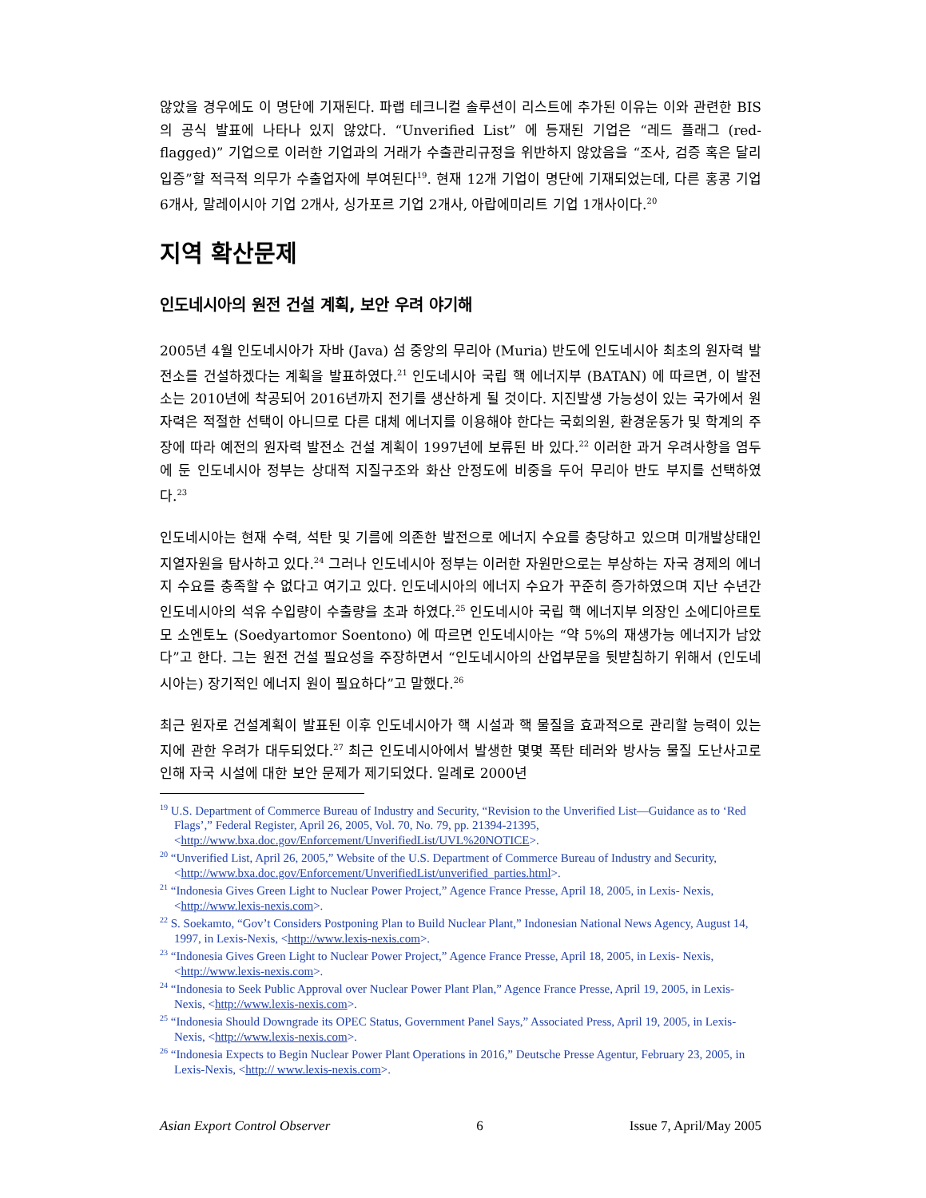않았을 경우에도 이 명단에 기재된다. 파랩 테크니컬 솔루션이 리스트에 추가된 이유는 이와 관련한 BIS의 공식 발표에 나타나 있지 않았다. “Unverified List” 에 등재된 기업은 “레드 플래그 (red-flagged)” 기업으로 이러한 기업과의 거래가 수출관리규정을 위반하지 않았음을 “조사, 검증 혹은 달리 입증”할 적극적 의무가 수출업자에 부여된다<sup>19</sup>. 현재 12개 기업이 명단에 기재되었는데, 다른 홍콩 기업 6개사, 말레이시아 기업 2개사, 싱가포르 기업 2개사, 아랍에미리트 기업 1개사이다.<sup>20</sup>
지역 확산문제
인도네시아의 원전 건설 계획, 보안 우려 야기해
2005년 4월 인도네시아가 자바 (Java) 섬 중앙의 무리아 (Muria) 반도에 인도네시아 최초의 원자력 발전소를 건설하겠다는 계획을 발표하였다.<sup>21</sup> 인도네시아 국립 핵 에너지부 (BATAN) 에 따르면, 이 발전소는 2010년에 착공되어 2016년까지 전기를 생산하게 될 것이다. 지진발생 가능성이 있는 국가에서 원자력은 적절한 선택이 아니므로 다른 대체 에너지를 이용해야 한다는 국회의원, 환경운동가 및 학계의 주장에 따라 예전의 원자력 발전소 건설 계획이 1997년에 보류된 바 있다.<sup>22</sup> 이러한 과거 우려사항을 염두에 둔 인도네시아 정부는 상대적 지질구조와 화산 안정도에 비중을 두어 무리아 반도 부지를 선택하였다.<sup>23</sup>
인도네시아는 현재 수력, 석탄 및 기름에 의존한 발전으로 에너지 수요를 충당하고 있으며 미개발상태인 지열자원을 탐사하고 있다.<sup>24</sup> 그러나 인도네시아 정부는 이러한 자원만으로는 부상하는 자국 경제의 에너지 수요를 충족할 수 없다고 여기고 있다. 인도네시아의 에너지 수요가 꾸준히 증가하였으며 지난 수년간 인도네시아의 석유 수입량이 수출량을 초과 하였다.<sup>25</sup> 인도네시아 국립 핵 에너지부 의장인 소에디아르토모 소엔토노 (Soedyartomor Soentono) 에 따르면 인도네시아는 “약 5%의 재생가능 에너지가 남았다”고 한다. 그는 원전 건설 필요성을 주장하면서 “인도네시아의 산업부문을 뒷받침하기 위해서 (인도네시아는) 장기적인 에너지 원이 필요하다”고 말했다.<sup>26</sup>
최근 원자로 건설계획이 발표된 이후 인도네시아가 핵 시설과 핵 물질을 효과적으로 관리할 능력이 있는지에 관한 우려가 대두되었다.<sup>27</sup> 최근 인도네시아에서 발생한 몇몇 폭탄 테러와 방사능 물질 도난사고로 인해 자국 시설에 대한 보안 문제가 제기되었다. 일례로 2000년
<sup>19</sup> U.S. Department of Commerce Bureau of Industry and Security, “Revision to the Unverified List—Guidance as to ‘Red Flags’,” Federal Register, April 26, 2005, Vol. 70, No. 79, pp. 21394-21395, <http://www.bxa.doc.gov/Enforcement/UnverifiedList/UVL%20NOTICE>.
<sup>20</sup> “Unverified List, April 26, 2005,” Website of the U.S. Department of Commerce Bureau of Industry and Security, <http://www.bxa.doc.gov/Enforcement/UnverifiedList/unverified_parties.html>.
<sup>21</sup> “Indonesia Gives Green Light to Nuclear Power Project,” Agence France Presse, April 18, 2005, in Lexis- Nexis, <http://www.lexis-nexis.com>.
<sup>22</sup> S. Soekamto, “Gov’t Considers Postponing Plan to Build Nuclear Plant,” Indonesian National News Agency, August 14, 1997, in Lexis-Nexis, <http://www.lexis-nexis.com>.
<sup>23</sup> “Indonesia Gives Green Light to Nuclear Power Project,” Agence France Presse, April 18, 2005, in Lexis- Nexis, <http://www.lexis-nexis.com>.
<sup>24</sup> “Indonesia to Seek Public Approval over Nuclear Power Plant Plan,” Agence France Presse, April 19, 2005, in Lexis-Nexis, <http://www.lexis-nexis.com>.
<sup>25</sup> “Indonesia Should Downgrade its OPEC Status, Government Panel Says,” Associated Press, April 19, 2005, in Lexis-Nexis, <http://www.lexis-nexis.com>.
<sup>26</sup> “Indonesia Expects to Begin Nuclear Power Plant Operations in 2016,” Deutsche Presse Agentur, February 23, 2005, in Lexis-Nexis, <http:// www.lexis-nexis.com>.
Asian Export Control Observer 6 Issue 7, April/May 2005